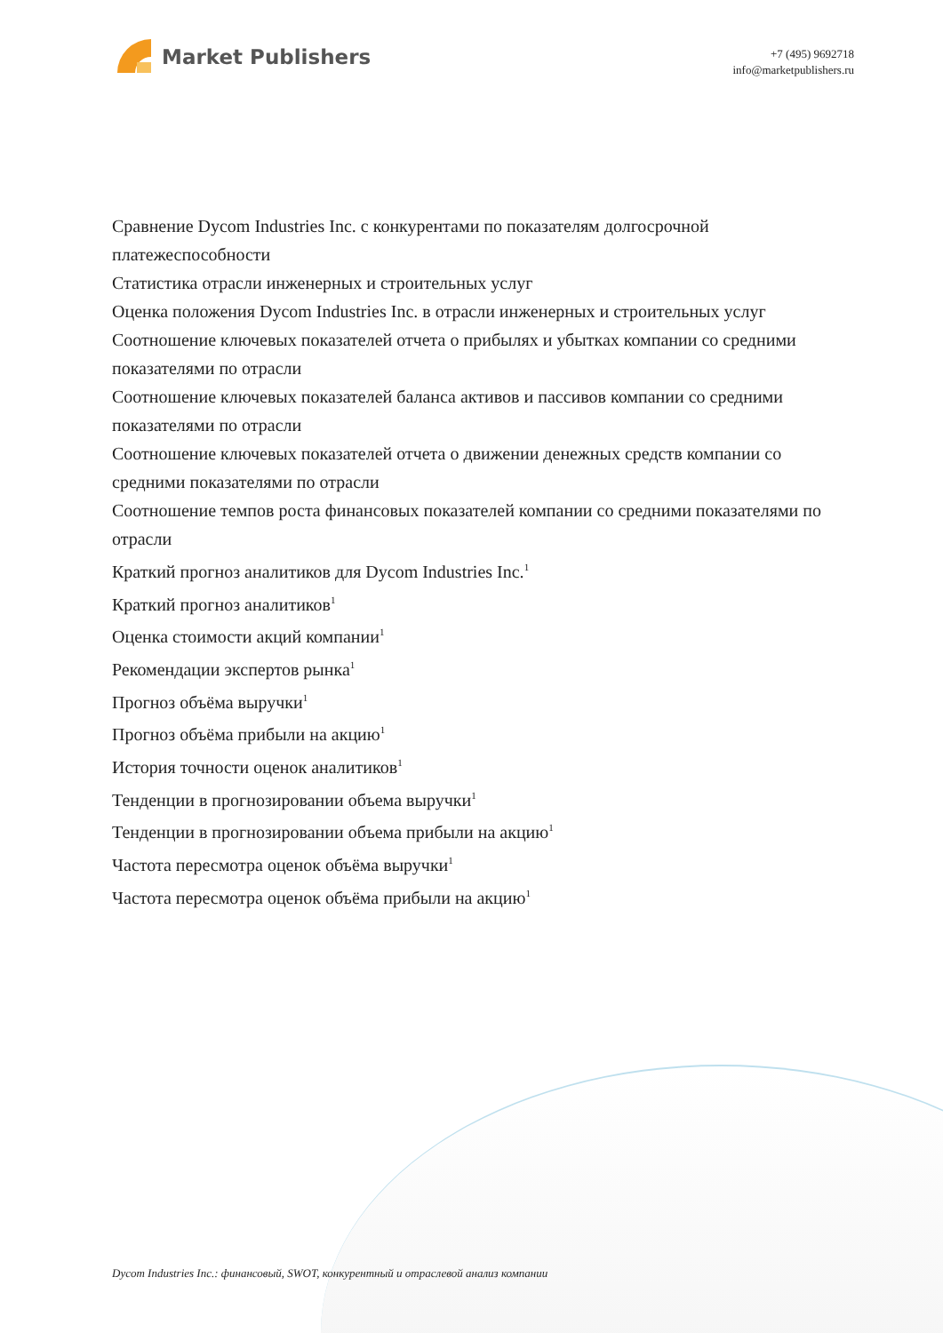Market Publishers
+7 (495) 9692718
info@marketpublishers.ru
Сравнение Dycom Industries Inc. с конкурентами по показателям долгосрочной платежеспособности
Статистика отрасли инженерных и строительных услуг
Оценка положения Dycom Industries Inc. в отрасли инженерных и строительных услуг
Соотношение ключевых показателей отчета о прибылях и убытках компании со средними показателями по отрасли
Соотношение ключевых показателей баланса активов и пассивов компании со средними показателями по отрасли
Соотношение ключевых показателей отчета о движении денежных средств компании со средними показателями по отрасли
Соотношение темпов роста финансовых показателей компании со средними показателями по отрасли
Краткий прогноз аналитиков для Dycom Industries Inc.<sup>1</sup>
Краткий прогноз аналитиков<sup>1</sup>
Оценка стоимости акций компании<sup>1</sup>
Рекомендации экспертов рынка<sup>1</sup>
Прогноз объёма выручки<sup>1</sup>
Прогноз объёма прибыли на акцию<sup>1</sup>
История точности оценок аналитиков<sup>1</sup>
Тенденции в прогнозировании объема выручки<sup>1</sup>
Тенденции в прогнозировании объема прибыли на акцию<sup>1</sup>
Частота пересмотра оценок объёма выручки<sup>1</sup>
Частота пересмотра оценок объёма прибыли на акцию<sup>1</sup>
Dycom Industries Inc.: финансовый, SWOT, конкурентный и отраслевой анализ компании